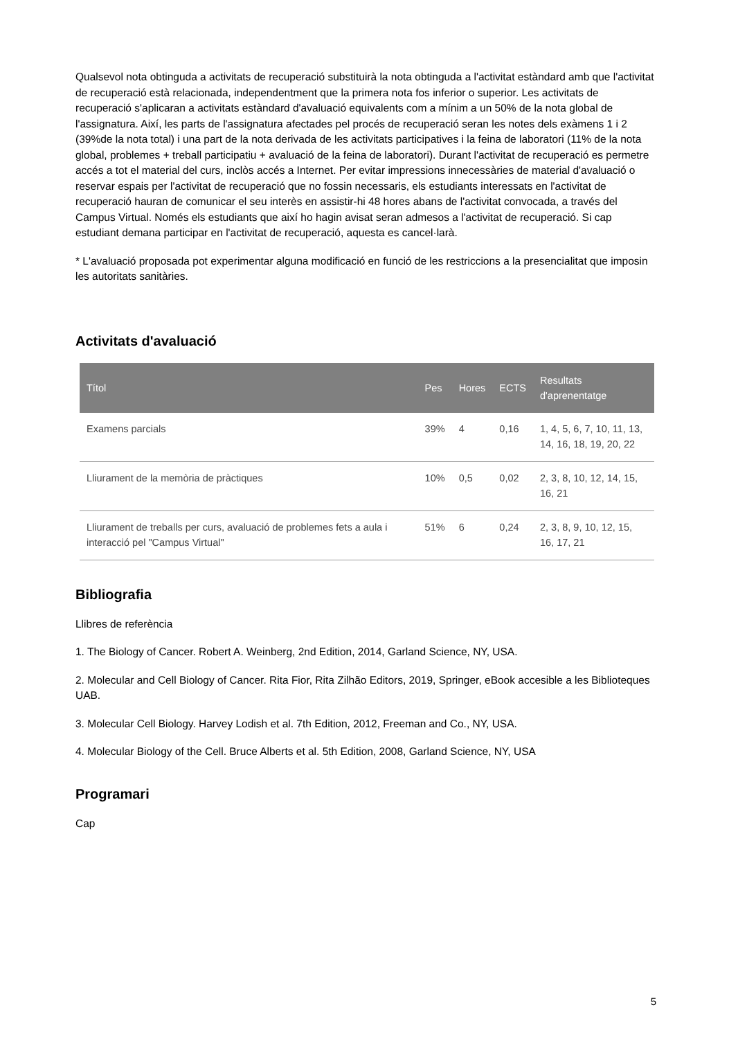Qualsevol nota obtinguda a activitats de recuperació substituirà la nota obtinguda a l'activitat estàndard amb que l'activitat de recuperació està relacionada, independentment que la primera nota fos inferior o superior. Les activitats de recuperació s'aplicaran a activitats estàndard d'avaluació equivalents com a mínim a un 50% de la nota global de l'assignatura. Així, les parts de l'assignatura afectades pel procés de recuperació seran les notes dels exàmens 1 i 2 (39%de la nota total) i una part de la nota derivada de les activitats participatives i la feina de laboratori (11% de la nota global, problemes + treball participatiu + avaluació de la feina de laboratori). Durant l'activitat de recuperació es permetre accés a tot el material del curs, inclòs accés a Internet. Per evitar impressions innecessàries de material d'avaluació o reservar espais per l'activitat de recuperació que no fossin necessaris, els estudiants interessats en l'activitat de recuperació hauran de comunicar el seu interès en assistir-hi 48 hores abans de l'activitat convocada, a través del Campus Virtual. Només els estudiants que així ho hagin avisat seran admesos a l'activitat de recuperació. Si cap estudiant demana participar en l'activitat de recuperació, aquesta es cancel·larà.
* L'avaluació proposada pot experimentar alguna modificació en funció de les restriccions a la presencialitat que imposin les autoritats sanitàries.
Activitats d'avaluació
| Títol | Pes | Hores | ECTS | Resultats d'aprenentatge |
| --- | --- | --- | --- | --- |
| Examens parcials | 39% | 4 | 0,16 | 1, 4, 5, 6, 7, 10, 11, 13, 14, 16, 18, 19, 20, 22 |
| Lliurament de la memòria de pràctiques | 10% | 0,5 | 0,02 | 2, 3, 8, 10, 12, 14, 15, 16, 21 |
| Lliurament de treballs per curs, avaluació de problemes fets a aula i interacció pel "Campus Virtual" | 51% | 6 | 0,24 | 2, 3, 8, 9, 10, 12, 15, 16, 17, 21 |
Bibliografia
Llibres de referència
1. The Biology of Cancer. Robert A. Weinberg, 2nd Edition, 2014, Garland Science, NY, USA.
2. Molecular and Cell Biology of Cancer. Rita Fior, Rita Zilhão Editors, 2019, Springer, eBook accesible a les Biblioteques UAB.
3. Molecular Cell Biology. Harvey Lodish et al. 7th Edition, 2012, Freeman and Co., NY, USA.
4. Molecular Biology of the Cell. Bruce Alberts et al. 5th Edition, 2008, Garland Science, NY, USA
Programari
Cap
5